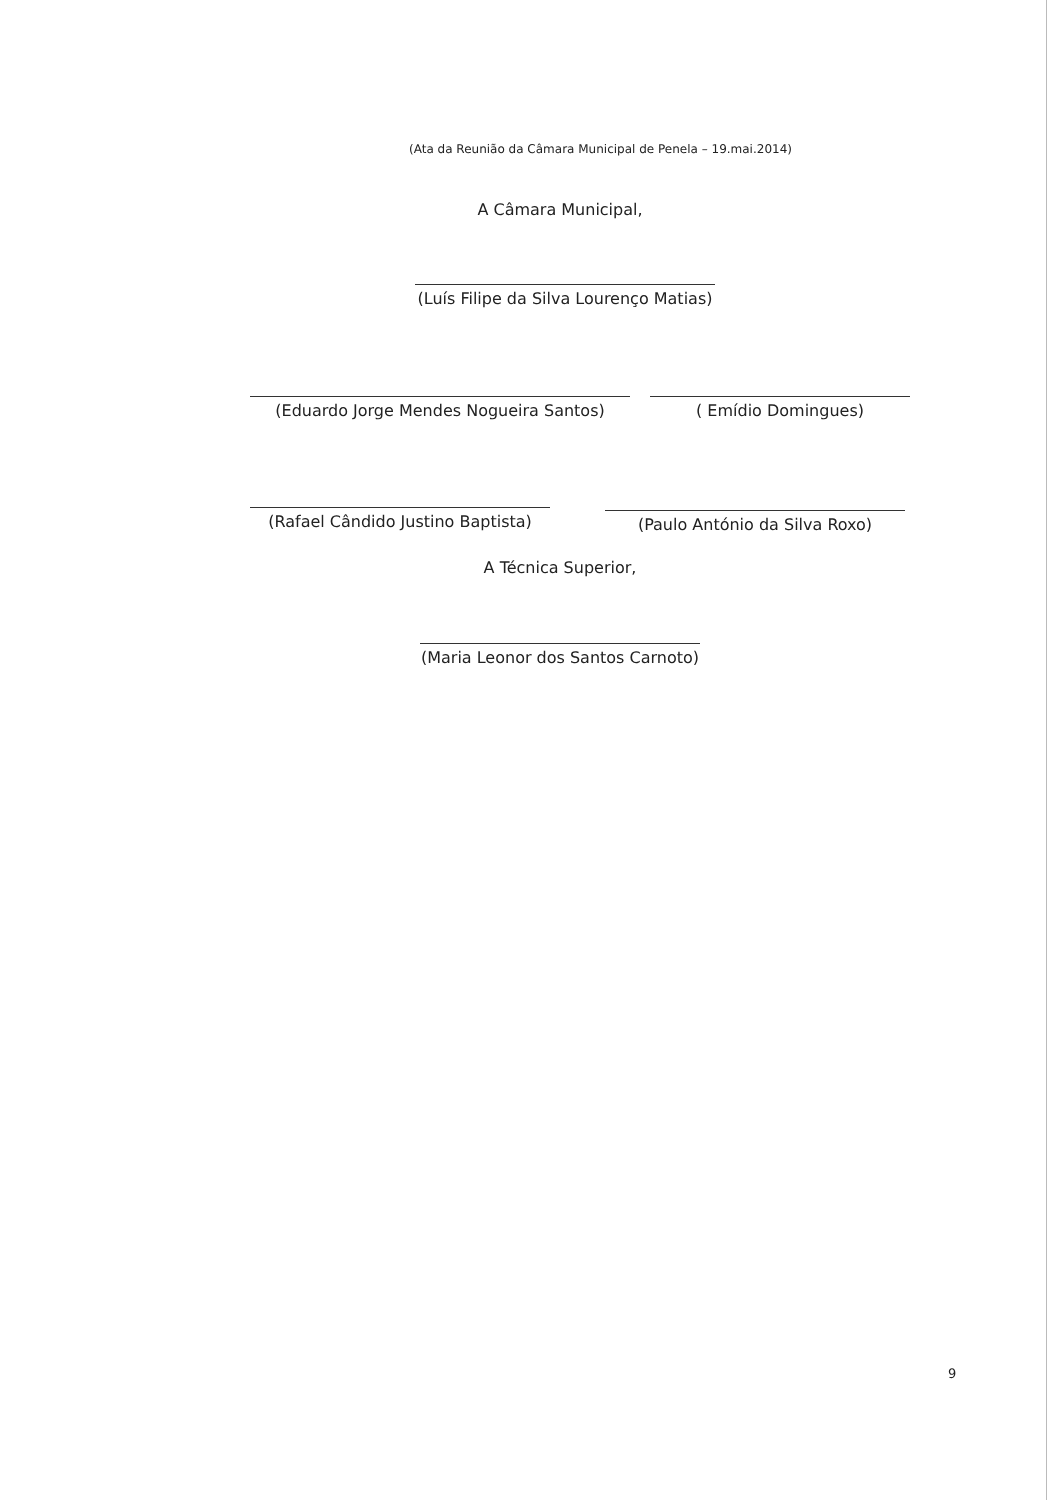(Ata da Reunião da Câmara Municipal de Penela – 19.mai.2014)
A Câmara Municipal,
(Luís Filipe da Silva Lourenço Matias)
(Eduardo Jorge Mendes Nogueira Santos) ( Emídio Domingues)
(Rafael Cândido Justino Baptista)
(Paulo António da Silva Roxo)
A Técnica Superior,
(Maria Leonor dos Santos Carnoto)
9